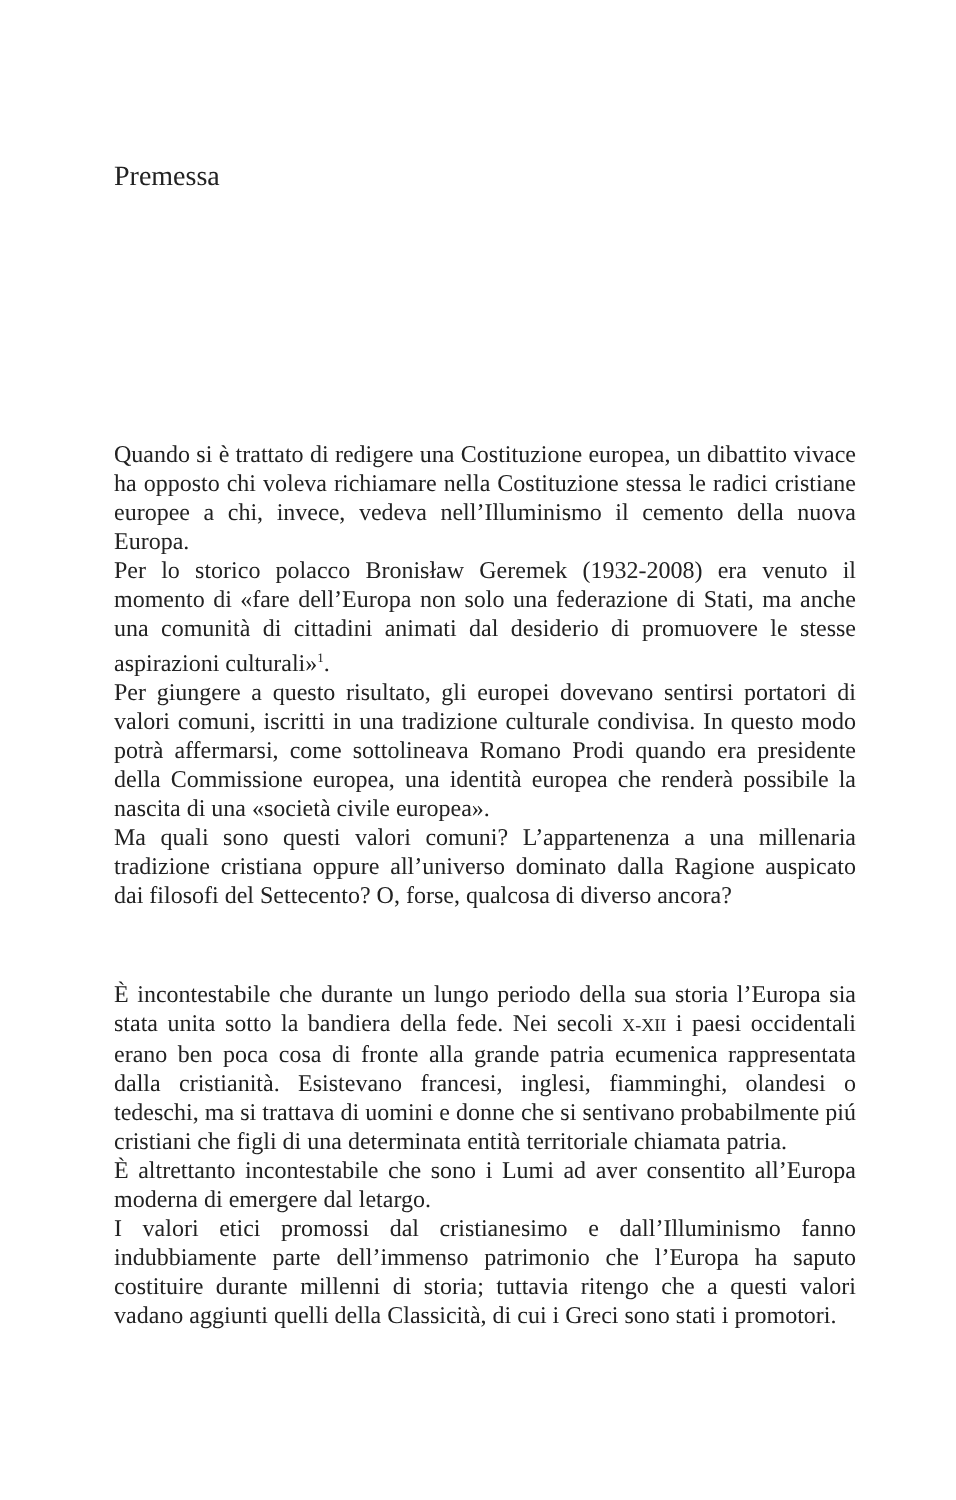Premessa
Quando si è trattato di redigere una Costituzione europea, un dibattito vivace ha opposto chi voleva richiamare nella Costituzione stessa le radici cristiane europee a chi, invece, vedeva nell’Illuminismo il cemento della nuova Europa.
Per lo storico polacco Bronisław Geremek (1932-2008) era venuto il momento di «fare dell’Europa non solo una federazione di Stati, ma anche una comunità di cittadini animati dal desiderio di promuovere le stesse aspirazioni culturali»<sup>1</sup>.
Per giungere a questo risultato, gli europei dovevano sentirsi portatori di valori comuni, iscritti in una tradizione culturale condivisa. In questo modo potrà affermarsi, come sottolineava Romano Prodi quando era presidente della Commissione europea, una identità europea che renderà possibile la nascita di una «società civile europea».
Ma quali sono questi valori comuni? L’appartenenza a una millenaria tradizione cristiana oppure all’universo dominato dalla Ragione auspicato dai filosofi del Settecento? O, forse, qualcosa di diverso ancora?
È incontestabile che durante un lungo periodo della sua storia l’Europa sia stata unita sotto la bandiera della fede. Nei secoli X-XII i paesi occidentali erano ben poca cosa di fronte alla grande patria ecumenica rappresentata dalla cristianità. Esistevano francesi, inglesi, fiamminghi, olandesi o tedeschi, ma si trattava di uomini e donne che si sentivano probabilmente piú cristiani che figli di una determinata entità territoriale chiamata patria.
È altrettanto incontestabile che sono i Lumi ad aver consentito all’Europa moderna di emergere dal letargo.
I valori etici promossi dal cristianesimo e dall’Illuminismo fanno indubbiamente parte dell’immenso patrimonio che l’Europa ha saputo costituire durante millenni di storia; tuttavia ritengo che a questi valori vadano aggiunti quelli della Classicità, di cui i Greci sono stati i promotori.